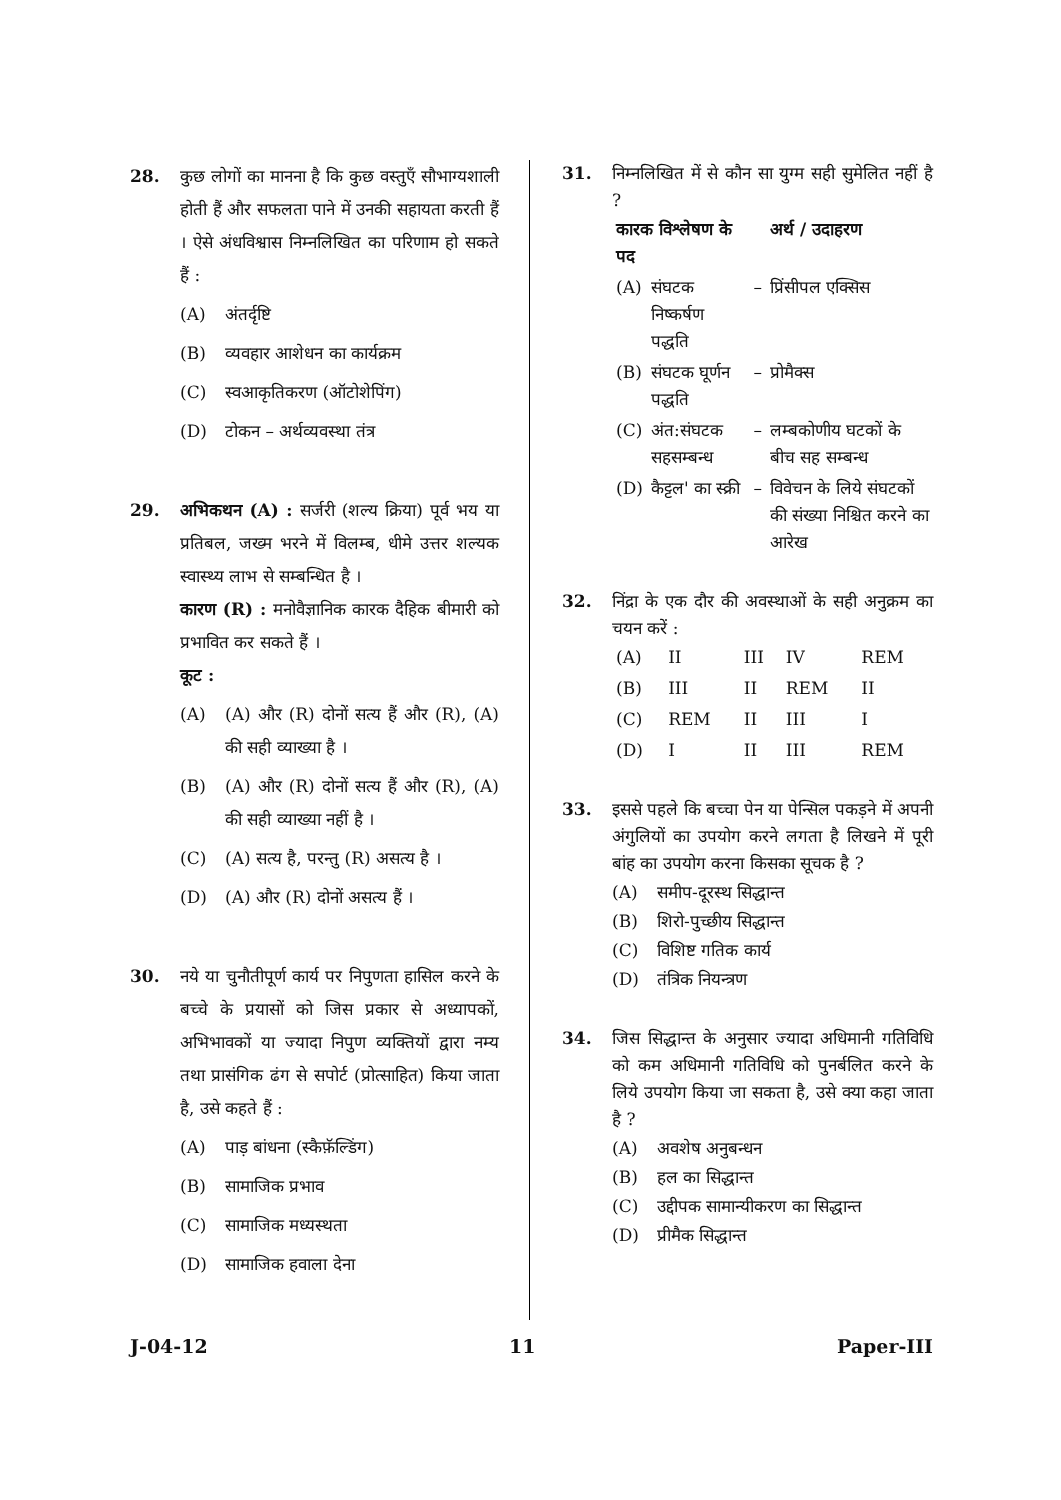28. कुछ लोगों का मानना है कि कुछ वस्तुएँ सौभाग्यशाली होती हैं और सफलता पाने में उनकी सहायता करती हैं । ऐसे अंधविश्वास निम्नलिखित का परिणाम हो सकते हैं :
(A) अंतर्दृष्टि
(B) व्यवहार आशेधन का कार्यक्रम
(C) स्वआकृतिकरण (ऑटोशेपिंग)
(D) टोकन – अर्थव्यवस्था तंत्र
29. अभिकथन (A) : सर्जरी (शल्य क्रिया) पूर्व भय या प्रतिबल, जख्म भरने में विलम्ब, धीमे उत्तर शल्यक स्वास्थ्य लाभ से सम्बन्धित है ।
कारण (R) : मनोवैज्ञानिक कारक दैहिक बीमारी को प्रभावित कर सकते हैं ।
कूट :
(A) (A) और (R) दोनों सत्य हैं और (R), (A) की सही व्याख्या है ।
(B) (A) और (R) दोनों सत्य हैं और (R), (A) की सही व्याख्या नहीं है ।
(C) (A) सत्य है, परन्तु (R) असत्य है ।
(D) (A) और (R) दोनों असत्य हैं ।
30. नये या चुनौतीपूर्ण कार्य पर निपुणता हासिल करने के बच्चे के प्रयासों को जिस प्रकार से अध्यापकों, अभिभावकों या ज्यादा निपुण व्यक्तियों द्वारा नम्य तथा प्रासंगिक ढंग से सपोर्ट (प्रोत्साहित) किया जाता है, उसे कहते हैं :
(A) पाड़ बांधना (स्कैफ़ॅल्डिंग)
(B) सामाजिक प्रभाव
(C) सामाजिक मध्यस्थता
(D) सामाजिक हवाला देना
31. निम्नलिखित में से कौन सा युग्म सही सुमेलित नहीं है ?
| कारक विश्लेषण के पद | | | अर्थ / उदाहरण |
| --- | --- | --- | --- |
| (A) | संघटक निष्कर्षण पद्धति | – | प्रिंसीपल एक्सिस |
| (B) | संघटक घूर्णन पद्धति | – | प्रोमैक्स |
| (C) | अंत:संघटक सहसम्बन्ध | – | लम्बकोणीय घटकों के बीच सह सम्बन्ध |
| (D) | कैट्टल' का स्क्री | – | विवेचन के लिये संघटकों की संख्या निश्चित करने का आरेख |
32. निंद्रा के एक दौर की अवस्थाओं के सही अनुक्रम का चयन करें :
| (A) | II | III | IV | REM |
| (B) | III | II | REM | II |
| (C) | REM | II | III | I |
| (D) | I | II | III | REM |
33. इससे पहले कि बच्चा पेन या पेन्सिल पकड़ने में अपनी अंगुलियों का उपयोग करने लगता है लिखने में पूरी बांह का उपयोग करना किसका सूचक है ?
(A) समीप-दूरस्थ सिद्धान्त
(B) शिरो-पुच्छीय सिद्धान्त
(C) विशिष्ट गतिक कार्य
(D) तंत्रिक नियन्त्रण
34. जिस सिद्धान्त के अनुसार ज्यादा अधिमानी गतिविधि को कम अधिमानी गतिविधि को पुनर्बलित करने के लिये उपयोग किया जा सकता है, उसे क्या कहा जाता है ?
(A) अवशेष अनुबन्धन
(B) हल का सिद्धान्त
(C) उद्दीपक सामान्यीकरण का सिद्धान्त
(D) प्रीमैक सिद्धान्त
J-04-12 11 Paper-III